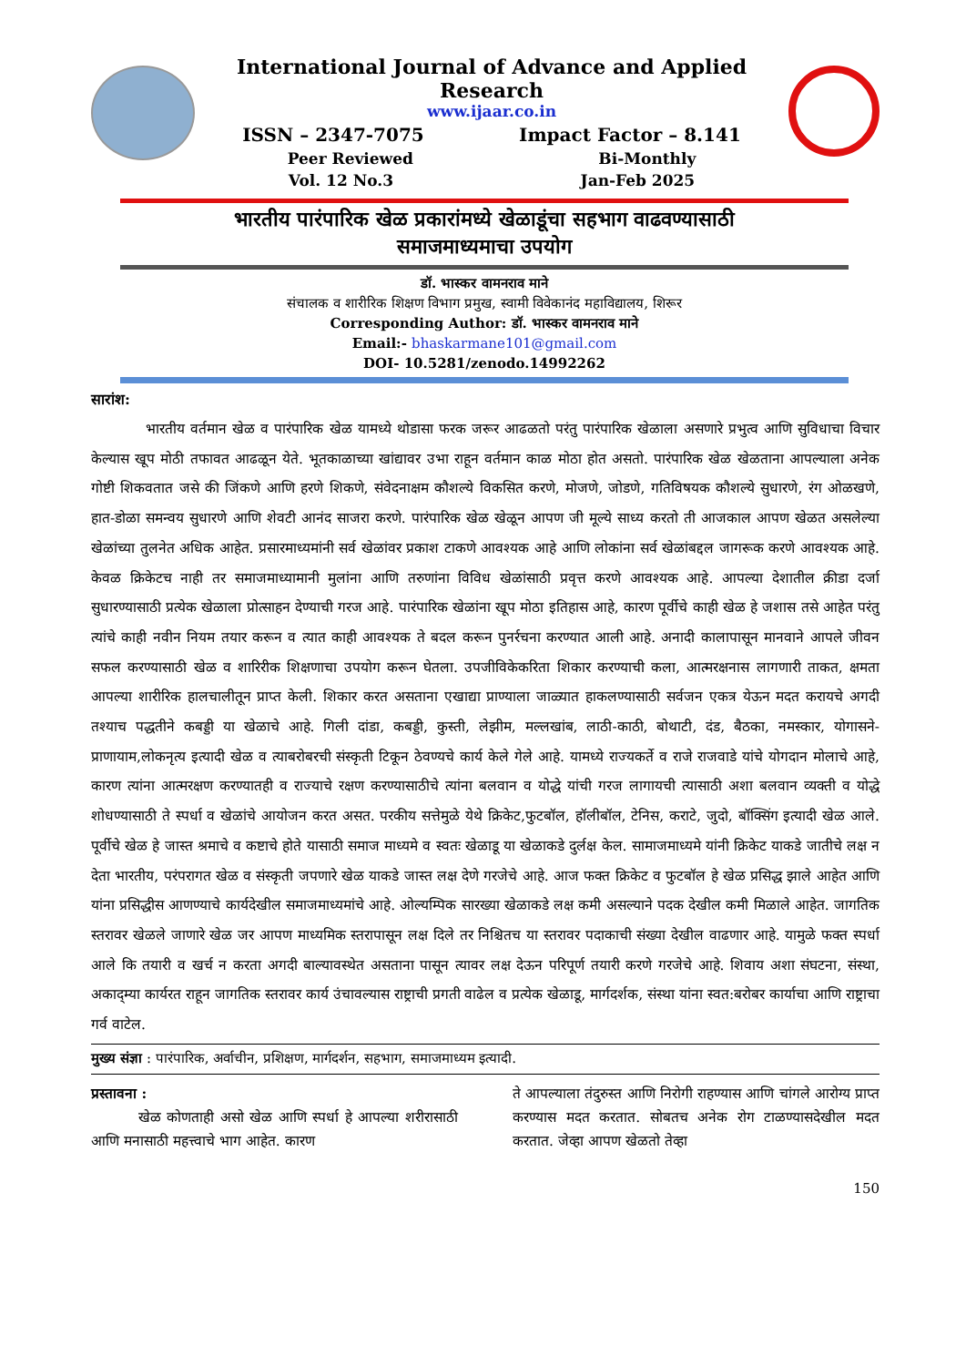International Journal of Advance and Applied Research
www.ijaar.co.in
ISSN – 2347-7075 Impact Factor – 8.141
Peer Reviewed Bi-Monthly
Vol. 12 No.3 Jan-Feb 2025
भारतीय पारंपारिक खेळ प्रकारांमध्ये खेळाडूंचा सहभाग वाढवण्यासाठी
समाजमाध्यमाचा उपयोग
डॉ. भास्कर वामनराव माने
संचालक व शारीरिक शिक्षण विभाग प्रमुख, स्वामी विवेकानंद महाविद्यालय, शिरूर
Corresponding Author: डॉ. भास्कर वामनराव माने
Email:- bhaskarmane101@gmail.com
DOI- 10.5281/zenodo.14992262
सारांश:
भारतीय वर्तमान खेळ व पारंपारिक खेळ यामध्ये थोडासा फरक जरूर आढळतो परंतु पारंपारिक खेळाला असणारे प्रभुत्व आणि सुविधाचा विचार केल्यास खूप मोठी तफावत आढळून येते. भूतकाळाच्या खांद्यावर उभा राहून वर्तमान काळ मोठा होत असतो. पारंपारिक खेळ खेळताना आपल्याला अनेक गोष्टी शिकवतात जसे की जिंकणे आणि हरणे शिकणे, संवेदनाक्षम कौशल्ये विकसित करणे, मोजणे, जोडणे, गतिविषयक कौशल्ये सुधारणे, रंग ओळखणे, हात-डोळा समन्वय सुधारणे आणि शेवटी आनंद साजरा करणे. पारंपारिक खेळ खेळून आपण जी मूल्ये साध्य करतो ती आजकाल आपण खेळत असलेल्या खेळांच्या तुलनेत अधिक आहेत. प्रसारमाध्यमांनी सर्व खेळांवर प्रकाश टाकणे आवश्यक आहे आणि लोकांना सर्व खेळांबद्दल जागरूक करणे आवश्यक आहे. केवळ क्रिकेटच नाही तर समाजमाध्यामानी मुलांना आणि तरुणांना विविध खेळांसाठी प्रवृत्त करणे आवश्यक आहे. आपल्या देशातील क्रीडा दर्जा सुधारण्यासाठी प्रत्येक खेळाला प्रोत्साहन देण्याची गरज आहे. पारंपारिक खेळांना खूप मोठा इतिहास आहे, कारण पूर्वीचे काही खेळ हे जशास तसे आहेत परंतु त्यांचे काही नवीन नियम तयार करून व त्यात काही आवश्यक ते बदल करून पुनर्रचना करण्यात आली आहे. अनादी कालापासून मानवाने आपले जीवन सफल करण्यासाठी खेळ व शारिरीक शिक्षणाचा उपयोग करून घेतला. उपजीविकेकरिता शिकार करण्याची कला, आत्मरक्षनास लागणारी ताकत, क्षमता आपल्या शारीरिक हालचालीतून प्राप्त केली. शिकार करत असताना एखाद्या प्राण्याला जाळ्यात हाकलण्यासाठी सर्वजन एकत्र येऊन मदत करायचे अगदी तश्याच पद्धतीने कबड्डी या खेळाचे आहे. गिली दांडा, कबड्डी, कुस्ती, लेझीम, मल्लखांब, लाठी-काठी, बोथाटी, दंड, बैठका, नमस्कार, योगासने- प्राणायाम,लोकनृत्य इत्यादी खेळ व त्याबरोबरची संस्कृती टिकून ठेवण्यचे कार्य केले गेले आहे. यामध्ये राज्यकर्ते व राजे राजवाडे यांचे योगदान मोलाचे आहे, कारण त्यांना आत्मरक्षण करण्यातही व राज्याचे रक्षण करण्यासाठीचे त्यांना बलवान व योद्धे यांची गरज लागायची त्यासाठी अशा बलवान व्यक्ती व योद्धे शोधण्यासाठी ते स्पर्धा व खेळांचे आयोजन करत असत. परकीय सत्तेमुळे येथे क्रिकेट,फुटबॉल, हॉलीबॉल, टेनिस, कराटे, जुदो, बॉक्सिंग इत्यादी खेळ आले. पूर्वीचे खेळ हे जास्त श्रमाचे व कष्टाचे होते यासाठी समाज माध्यमे व स्वतः खेळाडू या खेळाकडे दुर्लक्ष केल. सामाजमाध्यमे यांनी क्रिकेट याकडे जातीचे लक्ष न देता भारतीय, परंपरागत खेळ व संस्कृती जपणारे खेळ याकडे जास्त लक्ष देणे गरजेचे आहे. आज फक्त क्रिकेट व फुटबॉल हे खेळ प्रसिद्ध झाले आहेत आणि यांना प्रसिद्धीस आणण्याचे कार्यदेखील समाजमाध्यमांचे आहे. ओल्यम्पिक सारख्या खेळाकडे लक्ष कमी असल्याने पदक देखील कमी मिळाले आहेत. जागतिक स्तरावर खेळले जाणारे खेळ जर आपण माध्यमिक स्तरापासून लक्ष दिले तर निश्चितच या स्तरावर पदाकाची संख्या देखील वाढणार आहे. यामुळे फक्त स्पर्धा आले कि तयारी व खर्च न करता अगदी बाल्यावस्थेत असताना पासून त्यावर लक्ष देऊन परिपूर्ण तयारी करणे गरजेचे आहे. शिवाय अशा संघटना, संस्था, अकाद्म्या कार्यरत राहून जागतिक स्तरावर कार्य उंचावल्यास राष्ट्राची प्रगती वाढेल व प्रत्येक खेळाडू, मार्गदर्शक, संस्था यांना स्वत:बरोबर कार्याचा आणि राष्ट्राचा गर्व वाटेल.
मुख्य संज्ञा : पारंपारिक, अर्वाचीन, प्रशिक्षण, मार्गदर्शन, सहभाग, समाजमाध्यम इत्यादी.
प्रस्तावना :
खेळ कोणताही असो खेळ आणि स्पर्धा हे आपल्या शरीरासाठी आणि मनासाठी महत्त्वाचे भाग आहेत. कारण
ते आपल्याला तंदुरुस्त आणि निरोगी राहण्यास आणि चांगले आरोग्य प्राप्त करण्यास मदत करतात. सोबतच अनेक रोग टाळण्यासदेखील मदत करतात. जेव्हा आपण खेळतो तेव्हा
150